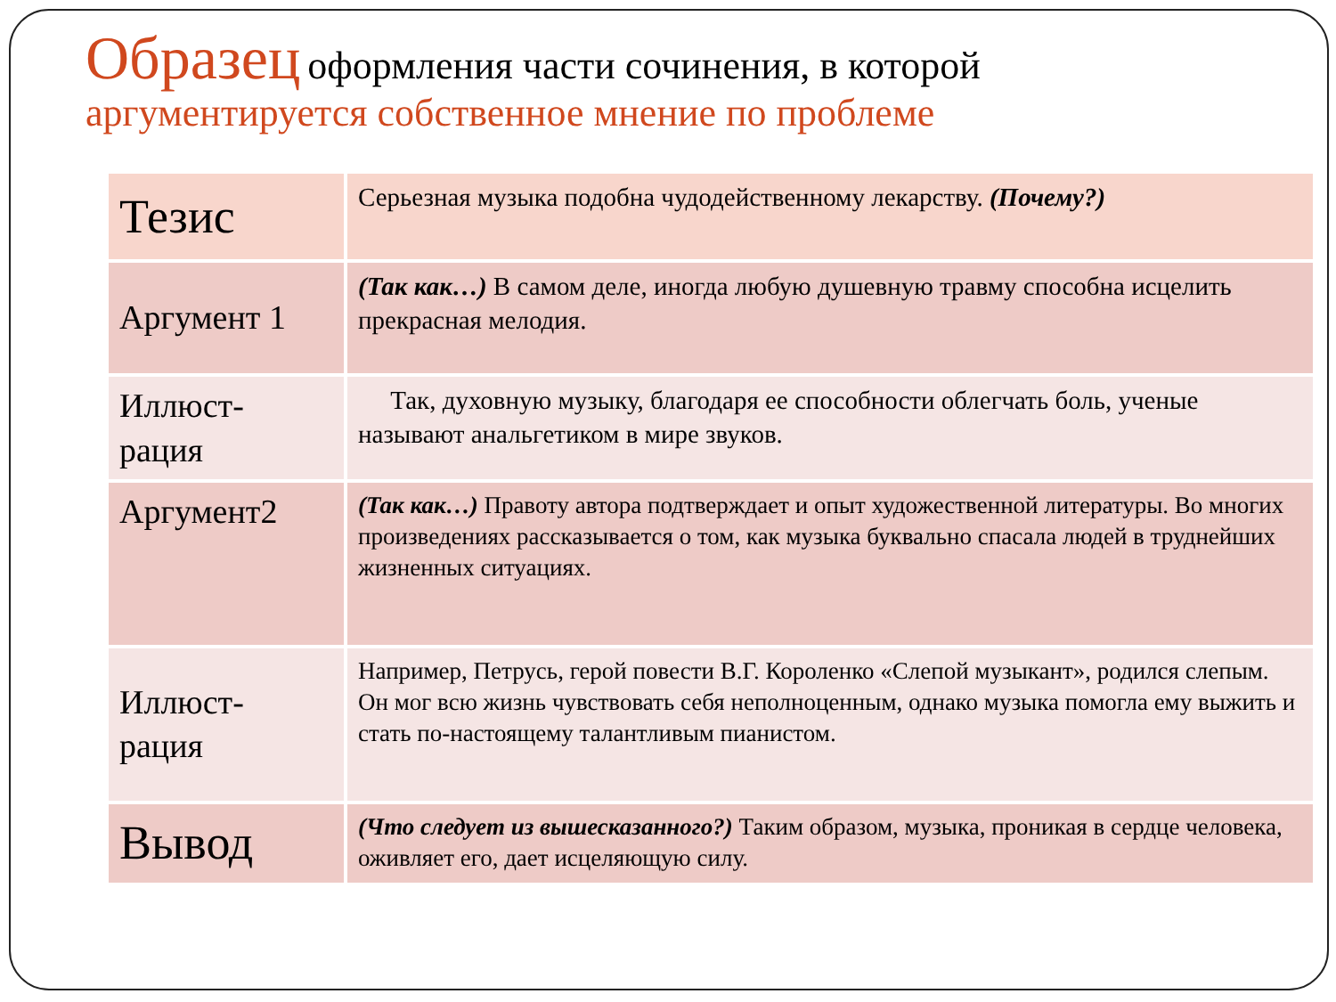Образец оформления части сочинения, в которой
аргументируется собственное мнение по проблеме
| Тезис | Серьезная музыка подобна чудодейственному лекарству. (Почему?) |
| Аргумент 1 | (Так как…) В самом деле, иногда любую душевную травму способна исцелить прекрасная мелодия. |
| Иллюст- рация | Так, духовную музыку, благодаря ее способности облегчать боль, ученые называют анальгетиком в мире звуков. |
| Аргумент2 | (Так как…) Правоту автора подтверждает и опыт художественной литературы. Во многих произведениях рассказывается о том, как музыка буквально спасала людей в труднейших жизненных ситуациях. |
| Иллюст- рация | Например, Петрусь, герой повести В.Г. Короленко «Слепой музыкант», родился слепым. Он мог всю жизнь чувствовать себя неполноценным, однако музыка помогла ему выжить и стать по-настоящему талантливым пианистом. |
| Вывод | (Что следует из вышесказанного?) Таким образом, музыка, проникая в сердце человека, оживляет его, дает исцеляющую силу. |